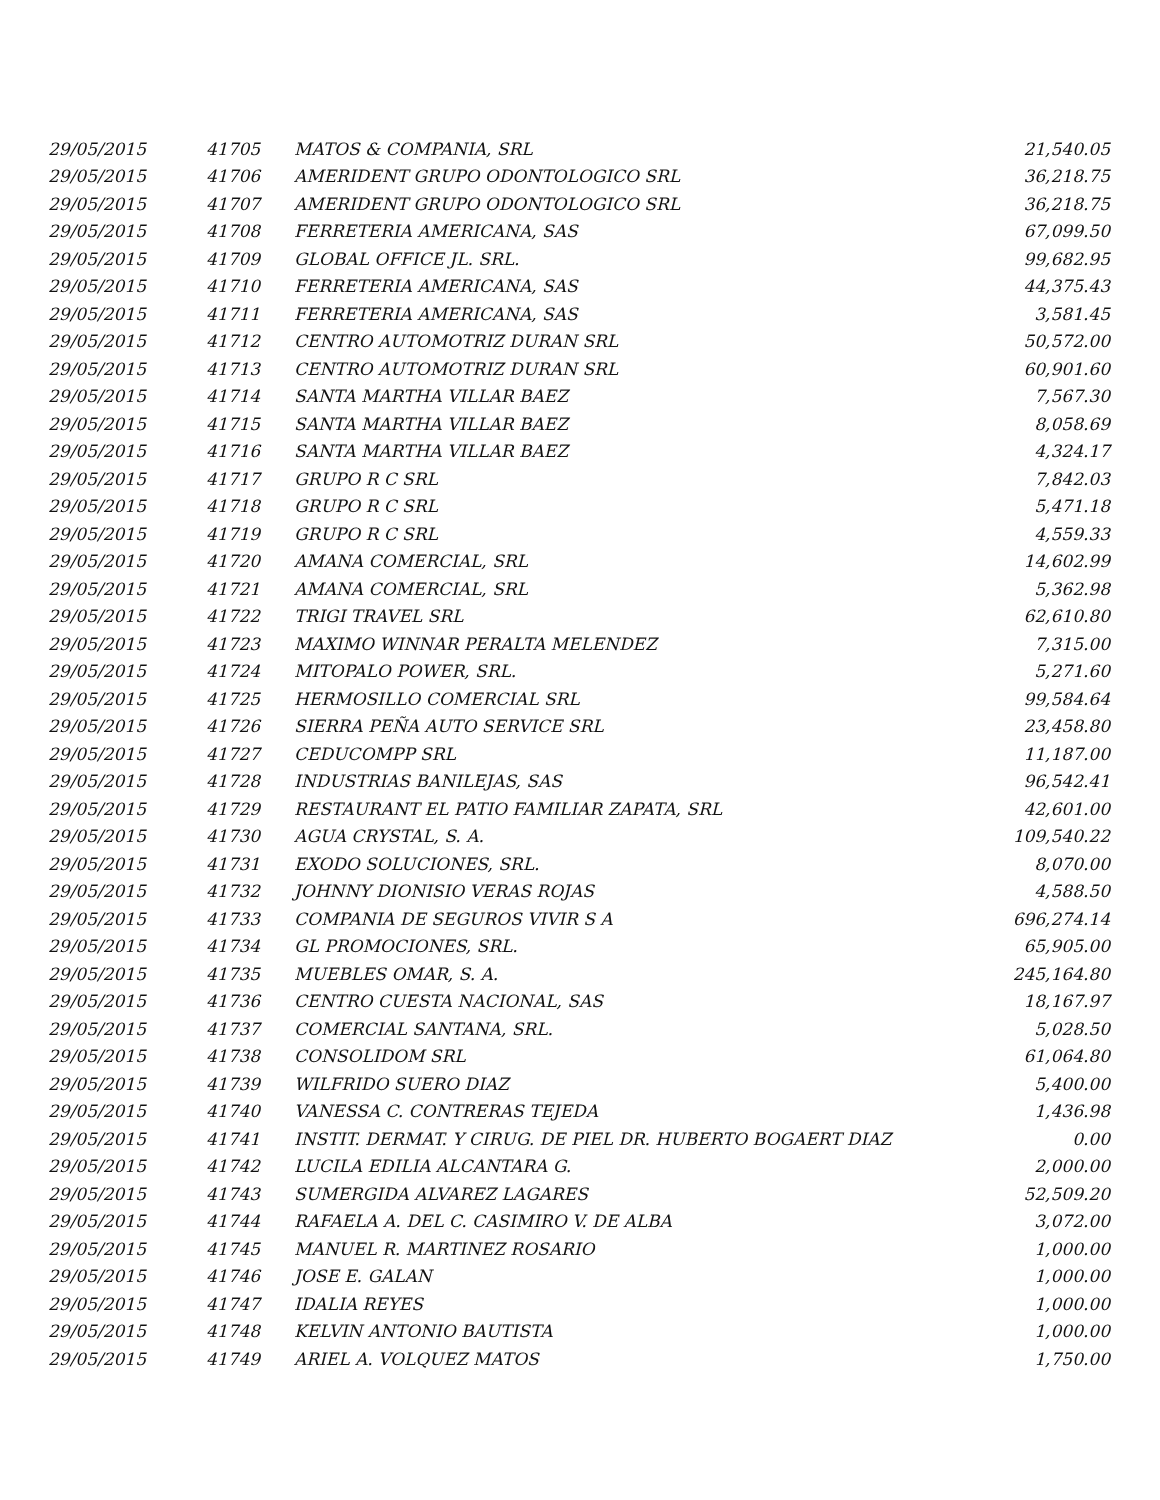| 29/05/2015 | 41705 | MATOS & COMPANIA, SRL | 21,540.05 |
| 29/05/2015 | 41706 | AMERIDENT GRUPO ODONTOLOGICO SRL | 36,218.75 |
| 29/05/2015 | 41707 | AMERIDENT GRUPO ODONTOLOGICO SRL | 36,218.75 |
| 29/05/2015 | 41708 | FERRETERIA AMERICANA, SAS | 67,099.50 |
| 29/05/2015 | 41709 | GLOBAL OFFICE JL. SRL. | 99,682.95 |
| 29/05/2015 | 41710 | FERRETERIA AMERICANA, SAS | 44,375.43 |
| 29/05/2015 | 41711 | FERRETERIA AMERICANA, SAS | 3,581.45 |
| 29/05/2015 | 41712 | CENTRO AUTOMOTRIZ DURAN SRL | 50,572.00 |
| 29/05/2015 | 41713 | CENTRO AUTOMOTRIZ DURAN SRL | 60,901.60 |
| 29/05/2015 | 41714 | SANTA MARTHA VILLAR BAEZ | 7,567.30 |
| 29/05/2015 | 41715 | SANTA MARTHA VILLAR BAEZ | 8,058.69 |
| 29/05/2015 | 41716 | SANTA MARTHA VILLAR BAEZ | 4,324.17 |
| 29/05/2015 | 41717 | GRUPO R C SRL | 7,842.03 |
| 29/05/2015 | 41718 | GRUPO R C SRL | 5,471.18 |
| 29/05/2015 | 41719 | GRUPO R C SRL | 4,559.33 |
| 29/05/2015 | 41720 | AMANA COMERCIAL, SRL | 14,602.99 |
| 29/05/2015 | 41721 | AMANA COMERCIAL, SRL | 5,362.98 |
| 29/05/2015 | 41722 | TRIGI TRAVEL SRL | 62,610.80 |
| 29/05/2015 | 41723 | MAXIMO WINNAR PERALTA MELENDEZ | 7,315.00 |
| 29/05/2015 | 41724 | MITOPALO POWER, SRL. | 5,271.60 |
| 29/05/2015 | 41725 | HERMOSILLO COMERCIAL SRL | 99,584.64 |
| 29/05/2015 | 41726 | SIERRA PEÑA AUTO SERVICE SRL | 23,458.80 |
| 29/05/2015 | 41727 | CEDUCOMPP SRL | 11,187.00 |
| 29/05/2015 | 41728 | INDUSTRIAS BANILEJAS, SAS | 96,542.41 |
| 29/05/2015 | 41729 | RESTAURANT EL PATIO FAMILIAR ZAPATA, SRL | 42,601.00 |
| 29/05/2015 | 41730 | AGUA CRYSTAL, S. A. | 109,540.22 |
| 29/05/2015 | 41731 | EXODO SOLUCIONES, SRL. | 8,070.00 |
| 29/05/2015 | 41732 | JOHNNY DIONISIO VERAS ROJAS | 4,588.50 |
| 29/05/2015 | 41733 | COMPANIA DE SEGUROS VIVIR S A | 696,274.14 |
| 29/05/2015 | 41734 | GL PROMOCIONES, SRL. | 65,905.00 |
| 29/05/2015 | 41735 | MUEBLES OMAR, S. A. | 245,164.80 |
| 29/05/2015 | 41736 | CENTRO CUESTA NACIONAL, SAS | 18,167.97 |
| 29/05/2015 | 41737 | COMERCIAL SANTANA, SRL. | 5,028.50 |
| 29/05/2015 | 41738 | CONSOLIDOM SRL | 61,064.80 |
| 29/05/2015 | 41739 | WILFRIDO SUERO DIAZ | 5,400.00 |
| 29/05/2015 | 41740 | VANESSA C. CONTRERAS TEJEDA | 1,436.98 |
| 29/05/2015 | 41741 | INSTIT. DERMAT. Y CIRUG. DE PIEL DR. HUBERTO BOGAERT DIAZ | 0.00 |
| 29/05/2015 | 41742 | LUCILA EDILIA ALCANTARA G. | 2,000.00 |
| 29/05/2015 | 41743 | SUMERGIDA ALVAREZ LAGARES | 52,509.20 |
| 29/05/2015 | 41744 | RAFAELA A. DEL C. CASIMIRO V. DE ALBA | 3,072.00 |
| 29/05/2015 | 41745 | MANUEL R. MARTINEZ ROSARIO | 1,000.00 |
| 29/05/2015 | 41746 | JOSE E. GALAN | 1,000.00 |
| 29/05/2015 | 41747 | IDALIA REYES | 1,000.00 |
| 29/05/2015 | 41748 | KELVIN ANTONIO BAUTISTA | 1,000.00 |
| 29/05/2015 | 41749 | ARIEL A. VOLQUEZ MATOS | 1,750.00 |